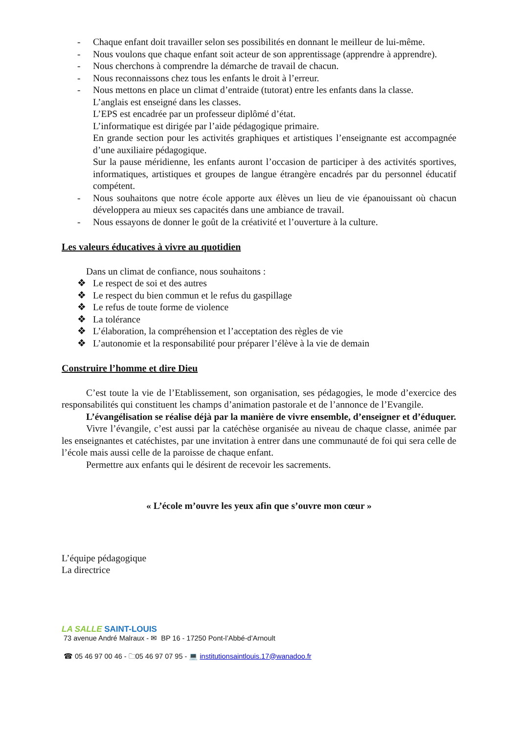- Chaque enfant doit travailler selon ses possibilités en donnant le meilleur de lui-même.
- Nous voulons que chaque enfant soit acteur de son apprentissage (apprendre à apprendre).
- Nous cherchons à comprendre la démarche de travail de chacun.
- Nous reconnaissons chez tous les enfants le droit à l’erreur.
- Nous mettons en place un climat d’entraide (tutorat) entre les enfants dans la classe.
L’anglais est enseigné dans les classes.
L’EPS est encadrée par un professeur diplômé d’état.
L’informatique est dirigée par l’aide pédagogique primaire.
En grande section pour les activités graphiques et artistiques l’enseignante est accompagnée d’une auxiliaire pédagogique.
Sur la pause méridienne, les enfants auront l’occasion de participer à des activités sportives, informatiques, artistiques et groupes de langue étrangère encadrés par du personnel éducatif compétent.
- Nous souhaitons que notre école apporte aux élèves un lieu de vie épanouissant où chacun développera au mieux ses capacités dans une ambiance de travail.
- Nous essayons de donner le goût de la créativité et l’ouverture à la culture.
Les valeurs éducatives à vivre au quotidien
Dans un climat de confiance, nous souhaitons :
❖ Le respect de soi et des autres
❖ Le respect du bien commun et le refus du gaspillage
❖ Le refus de toute forme de violence
❖ La tolérance
❖ L’élaboration, la compréhension et l’acceptation des règles de vie
❖ L’autonomie et la responsabilité pour préparer l’élève à la vie de demain
Construire l’homme et dire Dieu
C’est toute la vie de l’Etablissement, son organisation, ses pédagogies, le mode d’exercice des responsabilités qui constituent les champs d’animation pastorale et de l’annonce de l’Evangile.
L’évangélisation se réalise déjà par la manière de vivre ensemble, d’enseigner et d’éduquer.
Vivre l’évangile, c’est aussi par la catéchèse organisée au niveau de chaque classe, animée par les enseignantes et catéchistes, par une invitation à entrer dans une communauté de foi qui sera celle de l’école mais aussi celle de la paroisse de chaque enfant.
Permettre aux enfants qui le désirent de recevoir les sacrements.
« L’école m’ouvre les yeux afin que s’ouvre mon cœur »
L’équipe pédagogique
La directrice
LA SALLE SAINT-LOUIS
73 avenue André Malraux - ✉ BP 16 - 17250 Pont-l’Abbé-d’Arnoult
☎ 05 46 97 00 46 - 🗀05 46 97 07 95 - 💻 institutionsaintlouis.17@wanadoo.fr